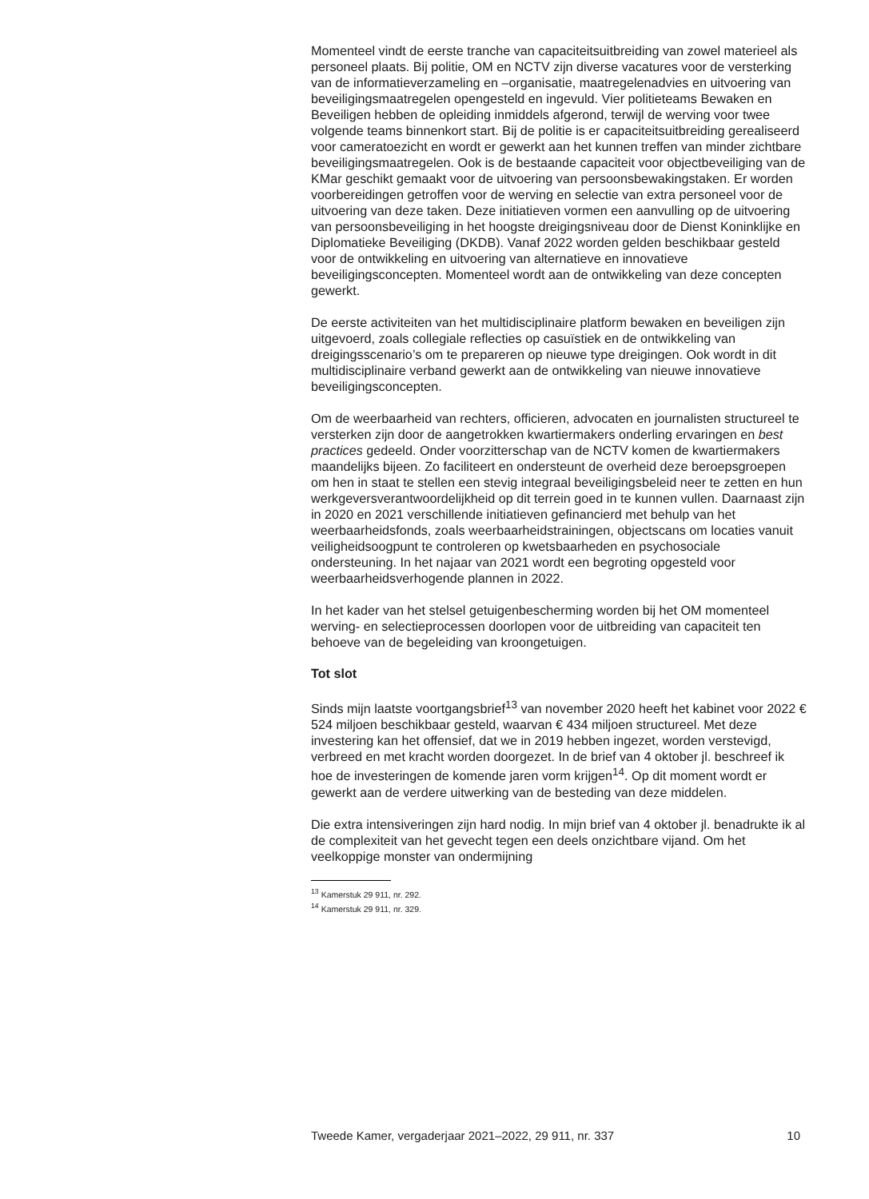Momenteel vindt de eerste tranche van capaciteitsuitbreiding van zowel materieel als personeel plaats. Bij politie, OM en NCTV zijn diverse vacatures voor de versterking van de informatieverzameling en –organisatie, maatregelenadvies en uitvoering van beveiligingsmaatregelen opengesteld en ingevuld. Vier politieteams Bewaken en Beveiligen hebben de opleiding inmiddels afgerond, terwijl de werving voor twee volgende teams binnenkort start. Bij de politie is er capaciteitsuitbreiding gerealiseerd voor cameratoezicht en wordt er gewerkt aan het kunnen treffen van minder zichtbare beveiligingsmaatregelen. Ook is de bestaande capaciteit voor objectbeveiliging van de KMar geschikt gemaakt voor de uitvoering van persoonsbewakingstaken. Er worden voorbereidingen getroffen voor de werving en selectie van extra personeel voor de uitvoering van deze taken. Deze initiatieven vormen een aanvulling op de uitvoering van persoonsbeveiliging in het hoogste dreigingsniveau door de Dienst Koninklijke en Diplomatieke Beveiliging (DKDB). Vanaf 2022 worden gelden beschikbaar gesteld voor de ontwikkeling en uitvoering van alternatieve en innovatieve beveiligingsconcepten. Momenteel wordt aan de ontwikkeling van deze concepten gewerkt.
De eerste activiteiten van het multidisciplinaire platform bewaken en beveiligen zijn uitgevoerd, zoals collegiale reflecties op casuïstiek en de ontwikkeling van dreigingsscenario’s om te prepareren op nieuwe type dreigingen. Ook wordt in dit multidisciplinaire verband gewerkt aan de ontwikkeling van nieuwe innovatieve beveiligingsconcepten.
Om de weerbaarheid van rechters, officieren, advocaten en journalisten structureel te versterken zijn door de aangetrokken kwartiermakers onderling ervaringen en best practices gedeeld. Onder voorzitterschap van de NCTV komen de kwartiermakers maandelijks bijeen. Zo faciliteert en ondersteunt de overheid deze beroepsgroepen om hen in staat te stellen een stevig integraal beveiligingsbeleid neer te zetten en hun werkgeversverantwoordelijkheid op dit terrein goed in te kunnen vullen. Daarnaast zijn in 2020 en 2021 verschillende initiatieven gefinancierd met behulp van het weerbaarheidsfonds, zoals weerbaarheidstrainingen, objectscans om locaties vanuit veiligheidsoogpunt te controleren op kwetsbaarheden en psychosociale ondersteuning. In het najaar van 2021 wordt een begroting opgesteld voor weerbaarheidsverhogende plannen in 2022.
In het kader van het stelsel getuigenbescherming worden bij het OM momenteel werving- en selectieprocessen doorlopen voor de uitbreiding van capaciteit ten behoeve van de begeleiding van kroongetuigen.
Tot slot
Sinds mijn laatste voortgangsbrief<sup>13</sup> van november 2020 heeft het kabinet voor 2022 € 524 miljoen beschikbaar gesteld, waarvan € 434 miljoen structureel. Met deze investering kan het offensief, dat we in 2019 hebben ingezet, worden verstevigd, verbreed en met kracht worden doorgezet. In de brief van 4 oktober jl. beschreef ik hoe de investeringen de komende jaren vorm krijgen<sup>14</sup>. Op dit moment wordt er gewerkt aan de verdere uitwerking van de besteding van deze middelen.
Die extra intensiveringen zijn hard nodig. In mijn brief van 4 oktober jl. benadrukte ik al de complexiteit van het gevecht tegen een deels onzichtbare vijand. Om het veelkoppige monster van ondermijning
<sup>13</sup> Kamerstuk 29 911, nr. 292.
<sup>14</sup> Kamerstuk 29 911, nr. 329.
Tweede Kamer, vergaderjaar 2021–2022, 29 911, nr. 337 10